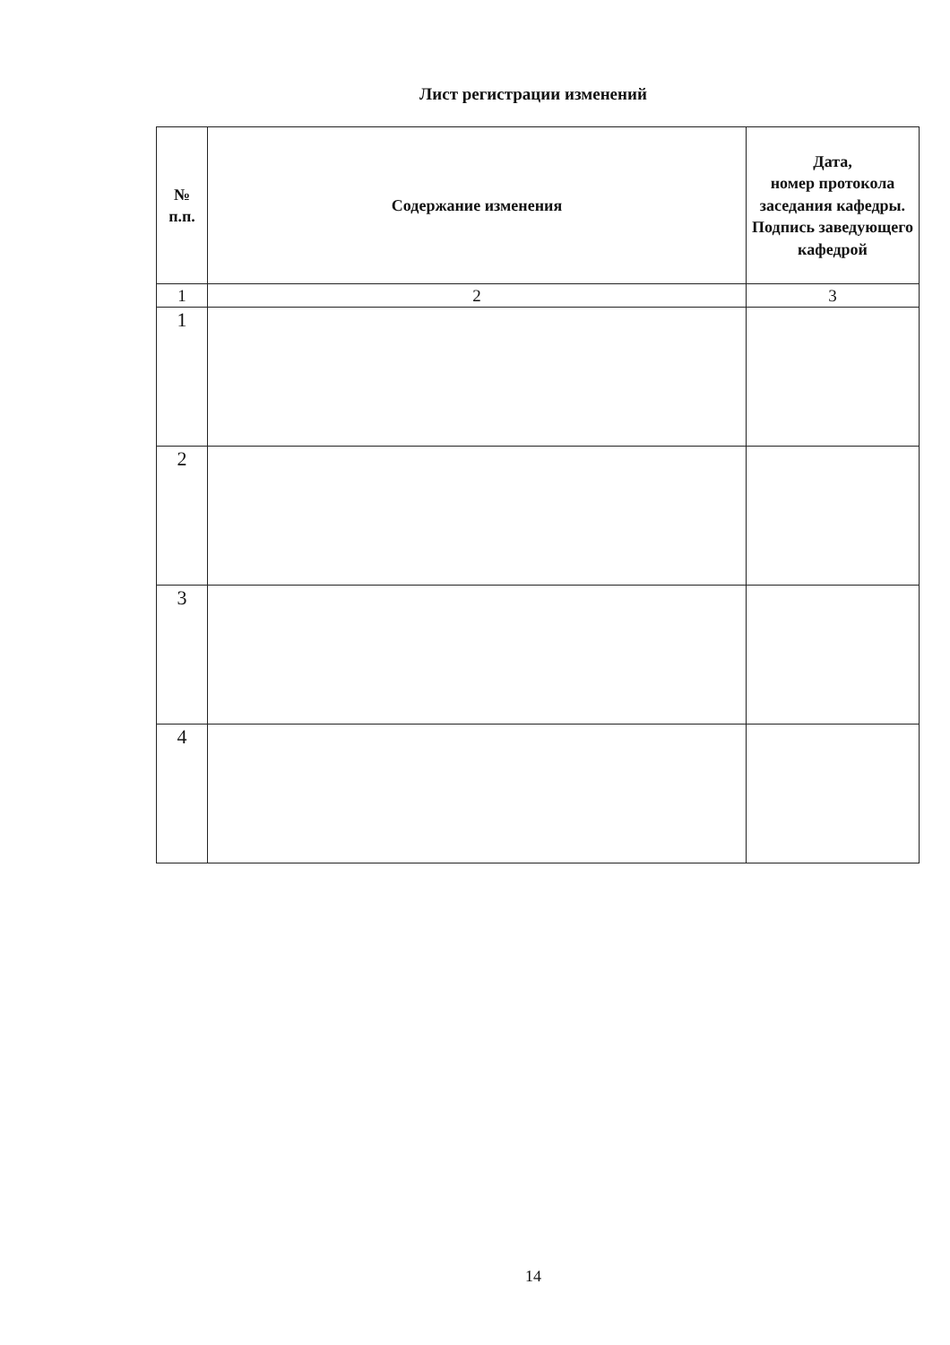Лист регистрации изменений
| № п.п. | Содержание изменения | Дата, номер протокола заседания кафедры. Подпись заведующего кафедрой |
| --- | --- | --- |
| 1 | 2 | 3 |
| 1 | | |
| 2 | | |
| 3 | | |
| 4 | | |
14